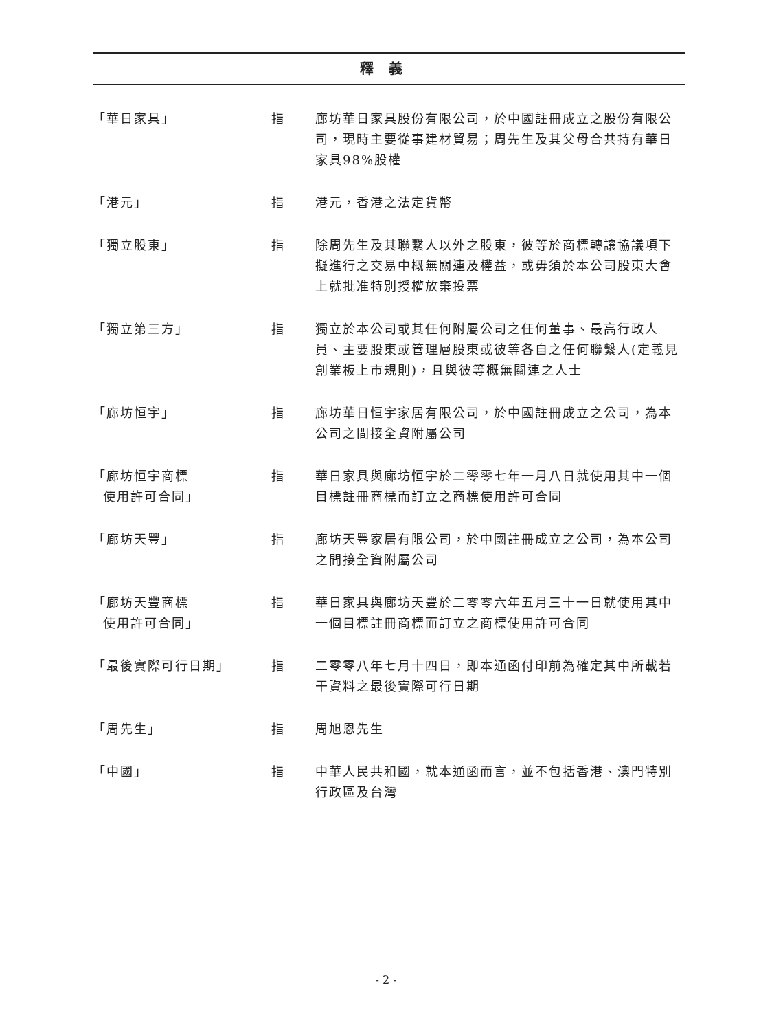釋義
「華日家具」 指 廊坊華日家具股份有限公司，於中國註冊成立之股份有限公司，現時主要從事建材貿易；周先生及其父母合共持有華日家具98%股權
「港元」 指 港元，香港之法定貨幣
「獨立股東」 指 除周先生及其聯繫人以外之股東，彼等於商標轉讓協議項下擬進行之交易中概無關連及權益，或毋須於本公司股東大會上就批准特別授權放棄投票
「獨立第三方」 指 獨立於本公司或其任何附屬公司之任何董事、最高行政人員、主要股東或管理層股東或彼等各自之任何聯繫人(定義見創業板上市規則)，且與彼等概無關連之人士
「廊坊恒宇」 指 廊坊華日恒宇家居有限公司，於中國註冊成立之公司，為本公司之間接全資附屬公司
「廊坊恒宇商標
使用許可合同」
指 華日家具與廊坊恒宇於二零零七年一月八日就使用其中一個目標註冊商標而訂立之商標使用許可合同
「廊坊天豐」 指 廊坊天豐家居有限公司，於中國註冊成立之公司，為本公司之間接全資附屬公司
「廊坊天豐商標
使用許可合同」
指 華日家具與廊坊天豐於二零零六年五月三十一日就使用其中一個目標註冊商標而訂立之商標使用許可合同
「最後實際可行日期」 指 二零零八年七月十四日，即本通函付印前為確定其中所載若干資料之最後實際可行日期
「周先生」 指 周旭恩先生
「中國」 指 中華人民共和國，就本通函而言，並不包括香港、澳門特別行政區及台灣
- 2 -